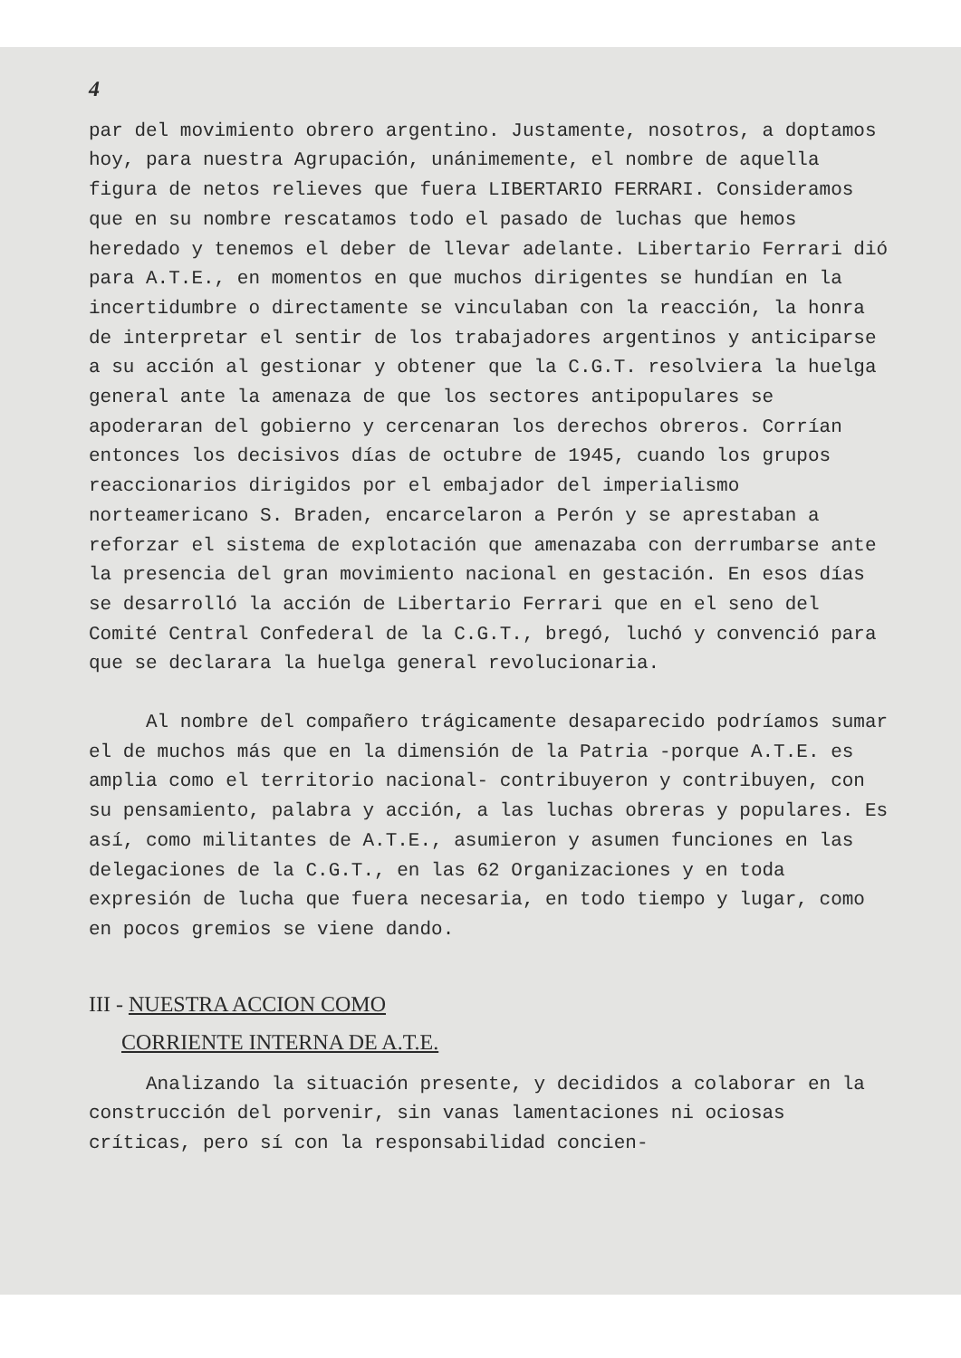4
par del movimiento obrero argentino. Justamente, nosotros, a doptamos hoy, para nuestra Agrupación, unánimemente, el nombre de aquella figura de netos relieves que fuera LIBERTARIO FERRARI. Consideramos que en su nombre rescatamos todo el pasado de luchas que hemos heredado y tenemos el deber de llevar adelante. Libertario Ferrari dió para A.T.E., en momentos en que muchos dirigentes se hundían en la incertidumbre o directamente se vinculaban con la reacción, la honra de interpretar el sentir de los trabajadores argentinos y anticiparse a su acción al gestionar y obtener que la C.G.T. resolviera la huelga general ante la amenaza de que los sectores antipopulares se apoderaran del gobierno y cercenaran los derechos obreros. Corrían entonces los decisivos días de octubre de 1945, cuando los grupos reaccionarios dirigidos por el embajador del imperialismo norteamericano S. Braden, encarcelaron a Perón y se aprestaban a reforzar el sistema de explotación que amenazaba con derrumbarse ante la presencia del gran movimiento nacional en gestación. En esos días se desarrolló la acción de Libertario Ferrari que en el seno del Comité Central Confederal de la C.G.T., bregó, luchó y convenció para que se declarara la huelga general revolucionaria.
Al nombre del compañero trágicamente desaparecido podríamos sumar el de muchos más que en la dimensión de la Patria -porque A.T.E. es amplia como el territorio nacional- contribuyeron y contribuyen, con su pensamiento, palabra y acción, a las luchas obreras y populares. Es así, como militantes de A.T.E., asumieron y asumen funciones en las delegaciones de la C.G.T., en las 62 Organizaciones y en toda expresión de lucha que fuera necesaria, en todo tiempo y lugar, como en pocos gremios se viene dando.
III - NUESTRA ACCION COMO
CORRIENTE INTERNA DE A.T.E.
Analizando la situación presente, y decididos a colaborar en la construcción del porvenir, sin vanas lamentaciones ni ociosas críticas, pero sí con la responsabilidad concien-